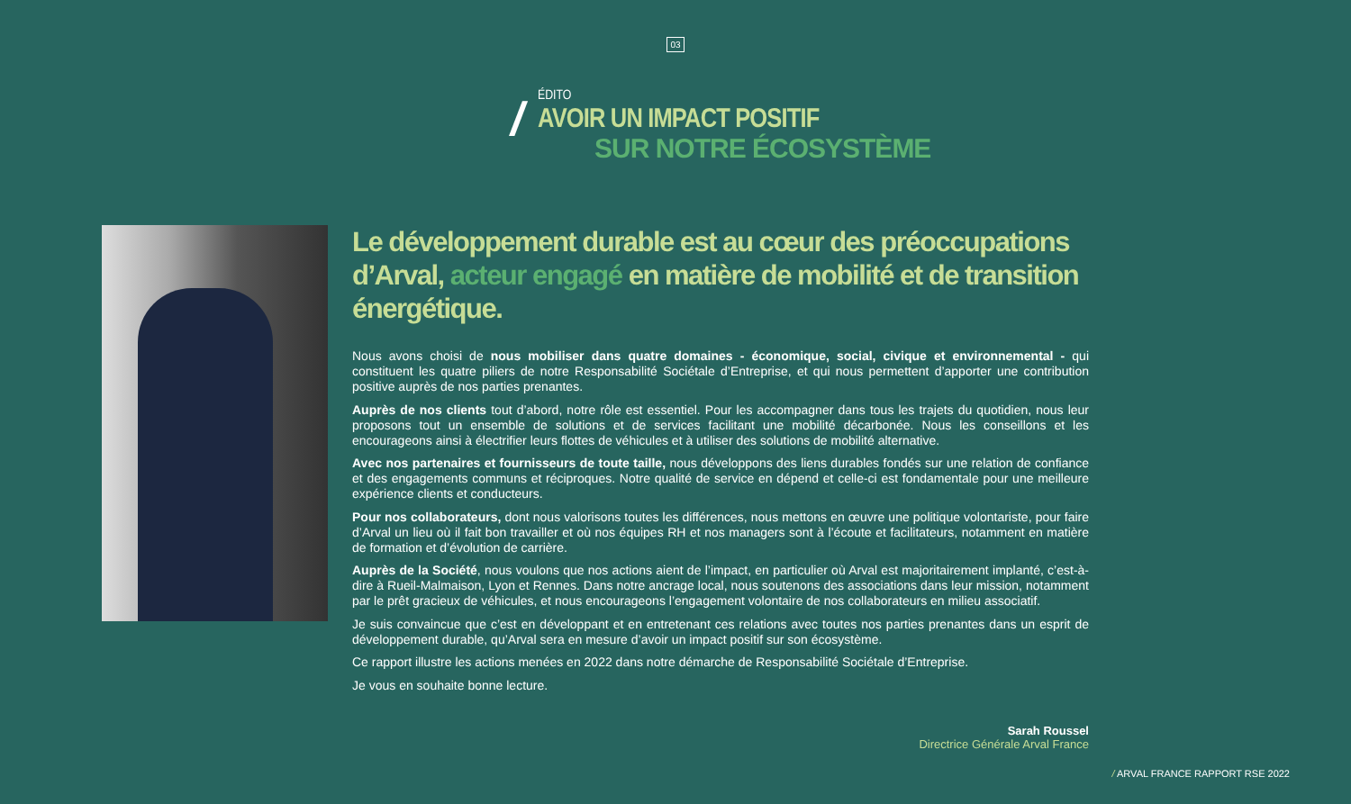03
/
ÉDITO
AVOIR UN IMPACT POSITIF
SUR NOTRE ÉCOSYSTÈME
Le développement durable est au cœur des préoccupations d’Arval, acteur engagé en matière de mobilité et de transition énergétique.
Nous avons choisi de nous mobiliser dans quatre domaines - économique, social, civique et environnemental - qui constituent les quatre piliers de notre Responsabilité Sociétale d’Entreprise, et qui nous permettent d’apporter une contribution positive auprès de nos parties prenantes.
Auprès de nos clients tout d’abord, notre rôle est essentiel. Pour les accompagner dans tous les trajets du quotidien, nous leur proposons tout un ensemble de solutions et de services facilitant une mobilité décarbonée. Nous les conseillons et les encourageons ainsi à électrifier leurs flottes de véhicules et à utiliser des solutions de mobilité alternative.
Avec nos partenaires et fournisseurs de toute taille, nous développons des liens durables fondés sur une relation de confiance et des engagements communs et réciproques. Notre qualité de service en dépend et celle-ci est fondamentale pour une meilleure expérience clients et conducteurs.
Pour nos collaborateurs, dont nous valorisons toutes les différences, nous mettons en œuvre une politique volontariste, pour faire d’Arval un lieu où il fait bon travailler et où nos équipes RH et nos managers sont à l’écoute et facilitateurs, notamment en matière de formation et d’évolution de carrière.
Auprès de la Société, nous voulons que nos actions aient de l’impact, en particulier où Arval est majoritairement implanté, c’est-à-dire à Rueil-Malmaison, Lyon et Rennes. Dans notre ancrage local, nous soutenons des associations dans leur mission, notamment par le prêt gracieux de véhicules, et nous encourageons l’engagement volontaire de nos collaborateurs en milieu associatif.
Je suis convaincue que c’est en développant et en entretenant ces relations avec toutes nos parties prenantes dans un esprit de développement durable, qu’Arval sera en mesure d’avoir un impact positif sur son écosystème.
Ce rapport illustre les actions menées en 2022 dans notre démarche de Responsabilité Sociétale d’Entreprise.
Je vous en souhaite bonne lecture.
Sarah Roussel
Directrice Générale Arval France
/ ARVAL FRANCE RAPPORT RSE 2022